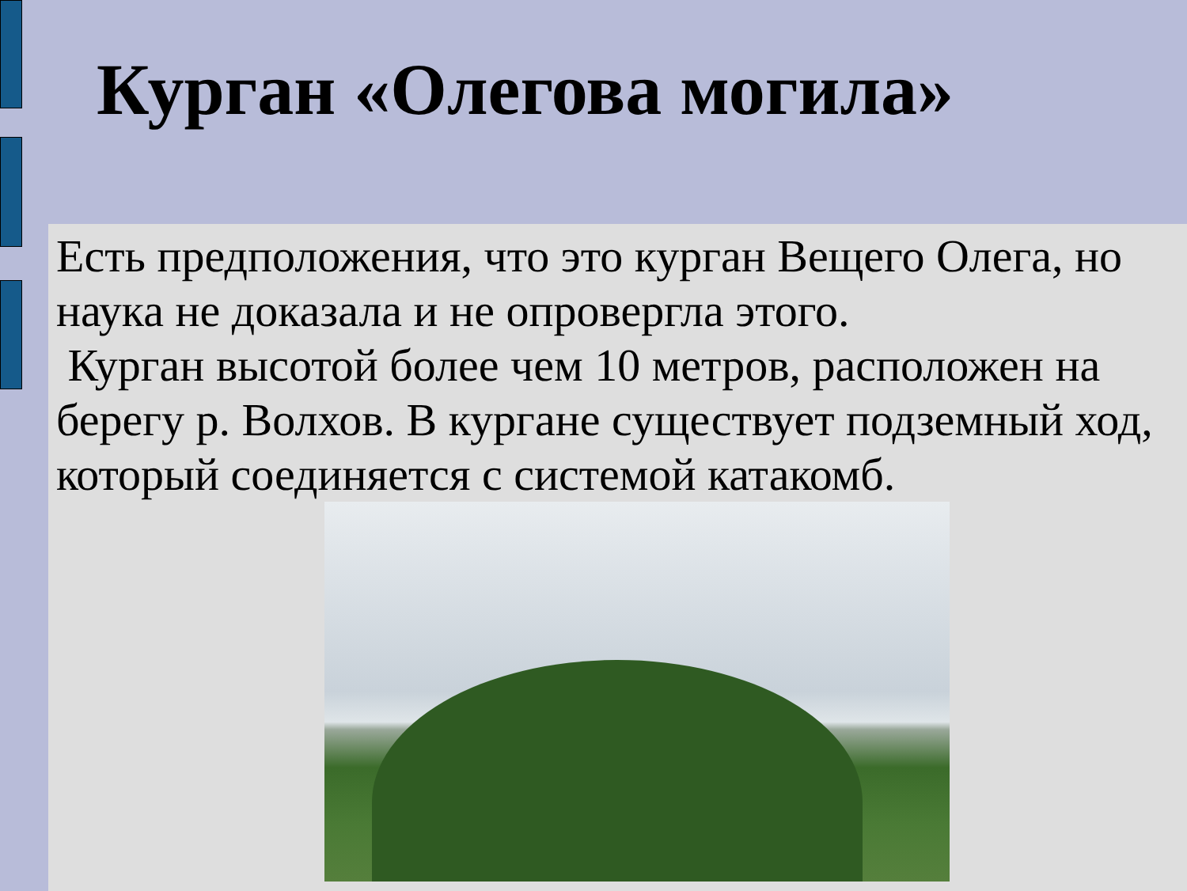Курган «Олегова могила»
Есть предположения, что это курган Вещего Олега, но наука не доказала и не опровергла этого.
Курган высотой более чем 10 метров, расположен на берегу р. Волхов. В кургане существует подземный ход, который соединяется с системой катакомб.